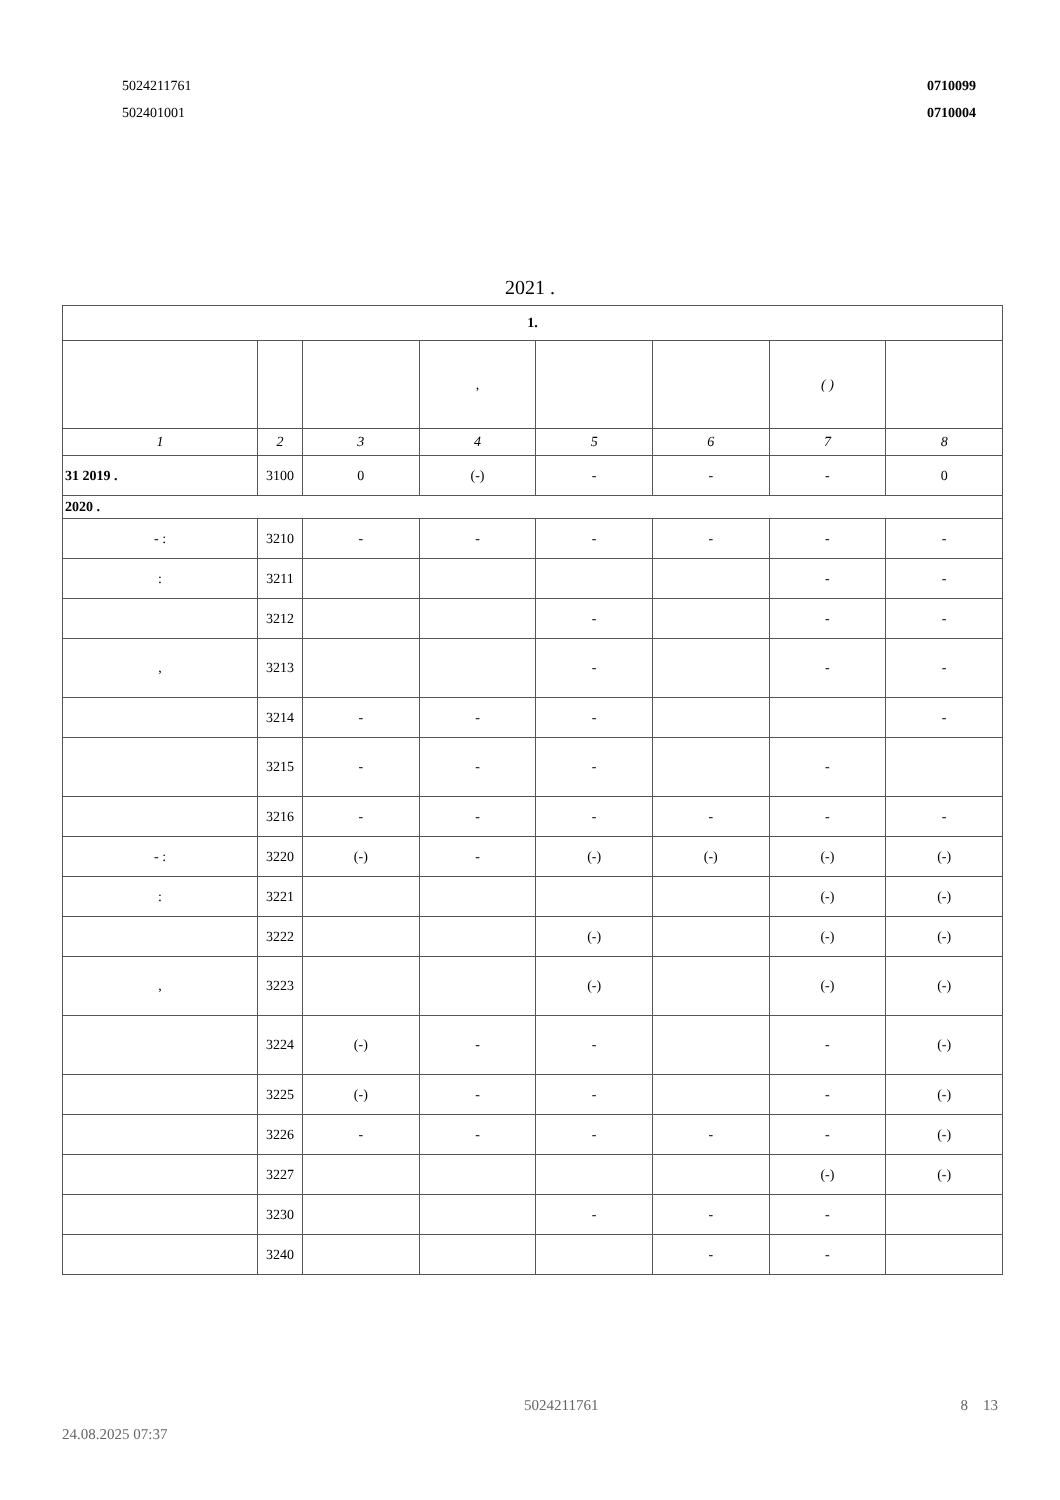5024211761
502401001
0710099
0710004
2021 .
| 1. | | | | | | | |
| | | | , | | | ( ) | |
| 1 | 2 | 3 | 4 | 5 | 6 | 7 | 8 |
| 31 2019 . | 3100 | 0 | (-) | - | - | - | 0 |
| 2020 . | | | | | | | |
| - : | 3210 | - | - | - | - | - | - |
| : | 3211 | | | | | - | - |
| | 3212 | | | - | | - | - |
| , | 3213 | | | - | | - | - |
| | 3214 | - | - | - | | | - |
| | 3215 | - | - | - | | - | |
| | 3216 | - | - | - | - | - | - |
| - : | 3220 | (-) | - | (-) | (-) | (-) | (-) |
| : | 3221 | | | | | (-) | (-) |
| | 3222 | | | (-) | | (-) | (-) |
| , | 3223 | | | (-) | | (-) | (-) |
| | 3224 | (-) | - | - | | - | (-) |
| | 3225 | (-) | - | - | | - | (-) |
| | 3226 | - | - | - | - | - | (-) |
| | 3227 | | | | | (-) | (-) |
| | 3230 | | | - | - | - | |
| | 3240 | | | | - | - | |
5024211761 8 13
24.08.2025 07:37